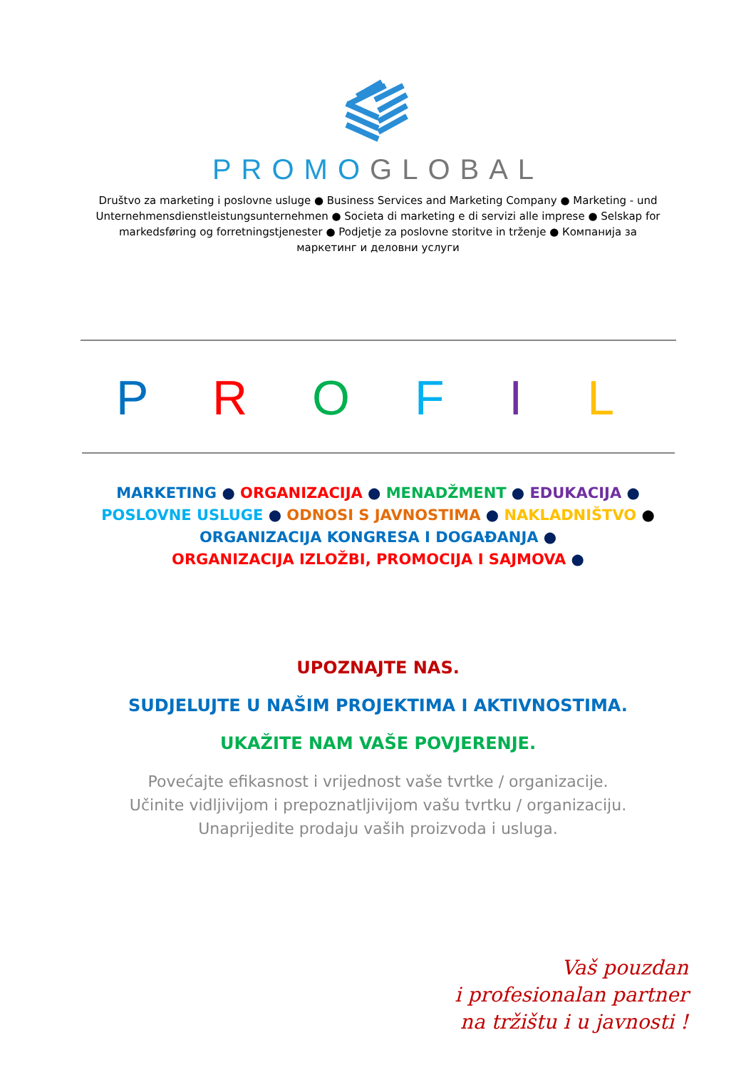PROMO GLOBAL
Društvo za marketing i poslovne usluge ● Business Services and Marketing Company ● Marketing - und Unternehmensdienstleistungsunternehmen ● Societa di marketing e di servizi alle imprese ● Selskap for markedsføring og forretningstjenester ● Podjetje za poslovne storitve in trženje ● Компанија за маркетинг и деловни услуги
P R O F I L
MARKETING ● ORGANIZACIJA ● MENADŽMENT ● EDUKACIJA ●
POSLOVNE USLUGE ● ODNOSI S JAVNOSTIMA ● NAKLADNIŠTVO ●
ORGANIZACIJA KONGRESA I DOGAĐANJA ●
ORGANIZACIJA IZLOŽBI, PROMOCIJA I SAJMOVA ●
UPOZNAJTE NAS.
SUDJELUJTE U NAŠIM PROJEKTIMA I AKTIVNOSTIMA.
UKAŽITE NAM VAŠE POVJERENJE.
Povećajte efikasnost i vrijednost vaše tvrtke / organizacije.
Učinite vidljivijom i prepoznatljivijom vašu tvrtku / organizaciju.
Unaprijedite prodaju vaših proizvoda i usluga.
Vaš pouzdan
i profesionalan partner
na tržištu i u javnosti !